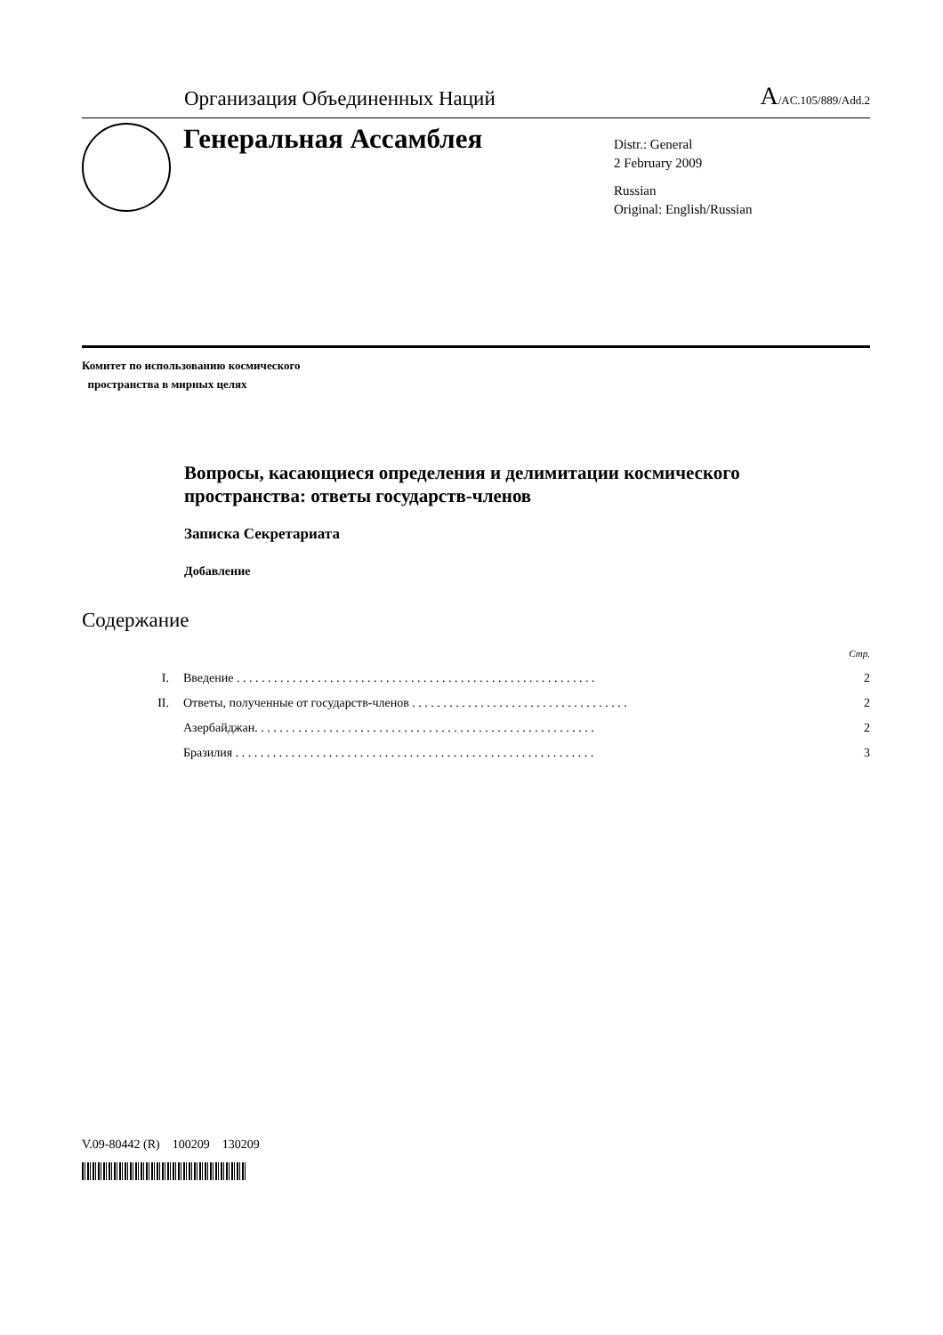Организация Объединенных Наций
A/AC.105/889/Add.2
Генеральная Ассамблея
Distr.: General
2 February 2009
Russian
Original: English/Russian
Комитет по использованию космического
пространства в мирных целях
Вопросы, касающиеся определения и делимитации космического пространства: ответы государств-членов
Записка Секретариата
Добавление
Содержание
| | | Стр. |
| I. | Введение . . . . . . . . . . . . . . . . . . . . . . . . . . . . . . . . . . . . . . . . . . . . . . . . . . . . . . . . . . | 2 |
| II. | Ответы, полученные от государств-членов . . . . . . . . . . . . . . . . . . . . . . . . . . . . . . . . . . . | 2 |
| | Азербайджан. . . . . . . . . . . . . . . . . . . . . . . . . . . . . . . . . . . . . . . . . . . . . . . . . . . . . . . | 2 |
| | Бразилия . . . . . . . . . . . . . . . . . . . . . . . . . . . . . . . . . . . . . . . . . . . . . . . . . . . . . . . . . . | 3 |
V.09-80442 (R) 100209 130209